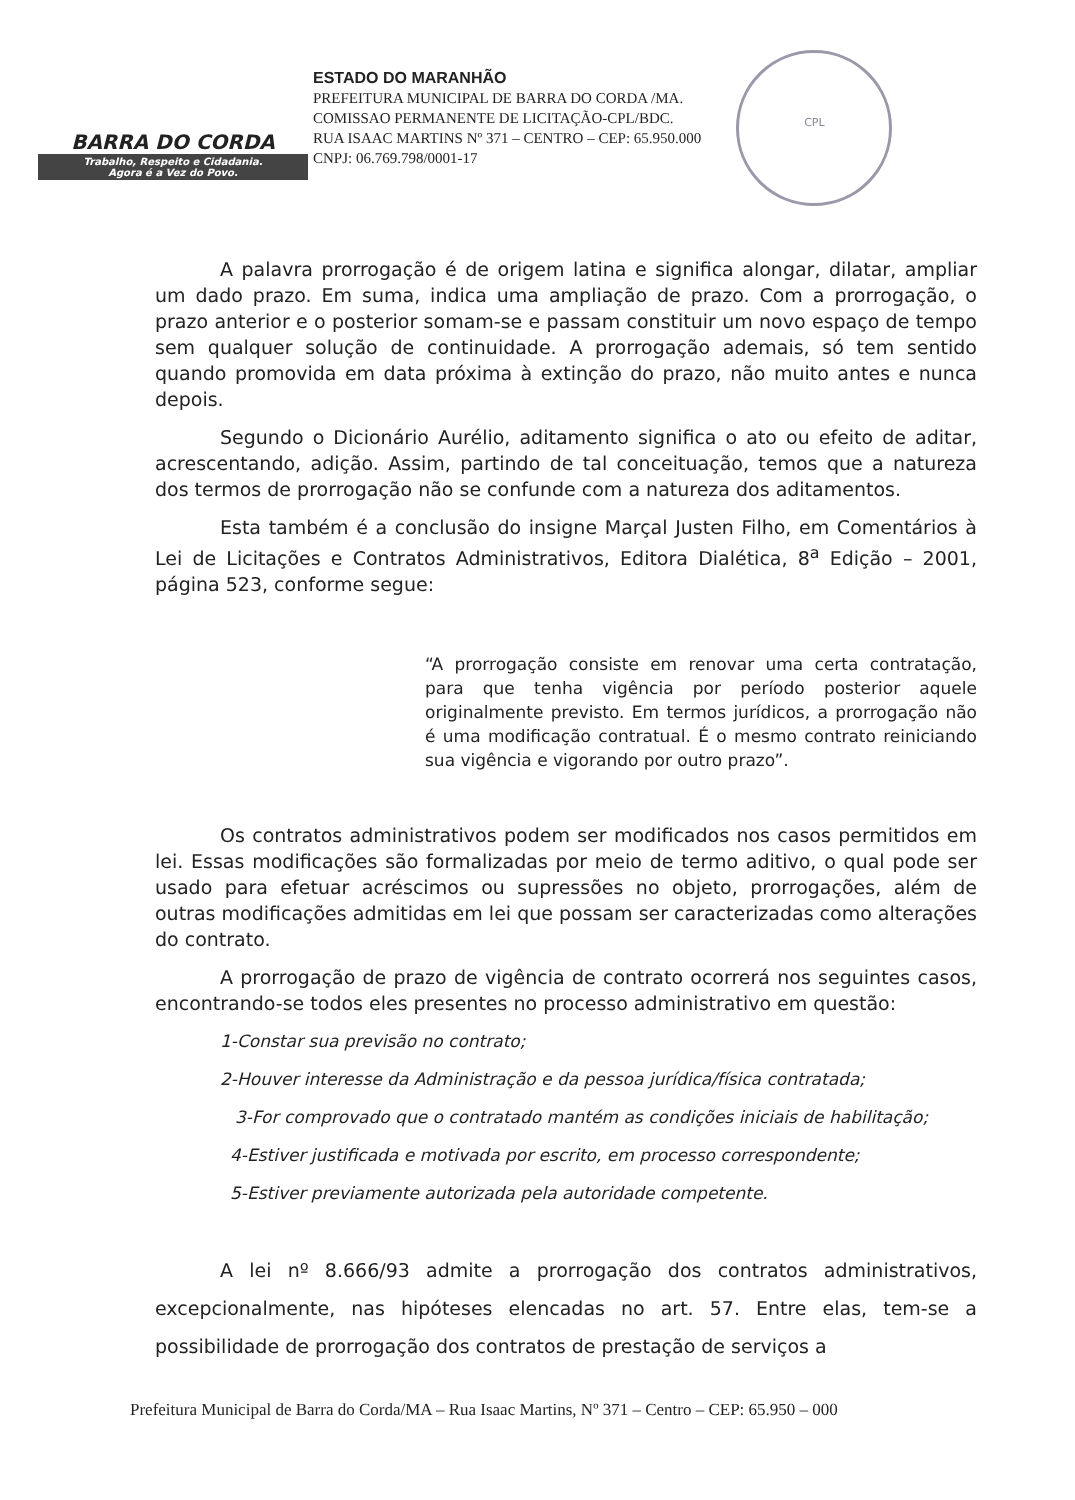BARRA DO CORDA
Trabalho, Respeito e Cidadania.
Agora é a Vez do Povo.
ESTADO DO MARANHÃO
PREFEITURA MUNICIPAL DE BARRA DO CORDA /MA.
COMISSAO PERMANENTE DE LICITAÇÃO-CPL/BDC.
RUA ISAAC MARTINS Nº 371 – CENTRO – CEP: 65.950.000
CNPJ: 06.769.798/0001-17
CPL
A palavra prorrogação é de origem latina e significa alongar, dilatar, ampliar um dado prazo. Em suma, indica uma ampliação de prazo. Com a prorrogação, o prazo anterior e o posterior somam-se e passam constituir um novo espaço de tempo sem qualquer solução de continuidade. A prorrogação ademais, só tem sentido quando promovida em data próxima à extinção do prazo, não muito antes e nunca depois.
Segundo o Dicionário Aurélio, aditamento significa o ato ou efeito de aditar, acrescentando, adição. Assim, partindo de tal conceituação, temos que a natureza dos termos de prorrogação não se confunde com a natureza dos aditamentos.
Esta também é a conclusão do insigne Marçal Justen Filho, em Comentários à Lei de Licitações e Contratos Administrativos, Editora Dialética, 8<sup>a</sup> Edição – 2001, página 523, conforme segue:
“A prorrogação consiste em renovar uma certa contratação, para que tenha vigência por período posterior aquele originalmente previsto. Em termos jurídicos, a prorrogação não é uma modificação contratual. É o mesmo contrato reiniciando sua vigência e vigorando por outro prazo”.
Os contratos administrativos podem ser modificados nos casos permitidos em lei. Essas modificações são formalizadas por meio de termo aditivo, o qual pode ser usado para efetuar acréscimos ou supressões no objeto, prorrogações, além de outras modificações admitidas em lei que possam ser caracterizadas como alterações do contrato.
A prorrogação de prazo de vigência de contrato ocorrerá nos seguintes casos, encontrando-se todos eles presentes no processo administrativo em questão:
1-Constar sua previsão no contrato;
2-Houver interesse da Administração e da pessoa jurídica/física contratada;
3-For comprovado que o contratado mantém as condições iniciais de habilitação;
4-Estiver justificada e motivada por escrito, em processo correspondente;
5-Estiver previamente autorizada pela autoridade competente.
A lei nº 8.666/93 admite a prorrogação dos contratos administrativos, excepcionalmente, nas hipóteses elencadas no art. 57. Entre elas, tem-se a possibilidade de prorrogação dos contratos de prestação de serviços a
Prefeitura Municipal de Barra do Corda/MA – Rua Isaac Martins, Nº 371 – Centro – CEP: 65.950 – 000